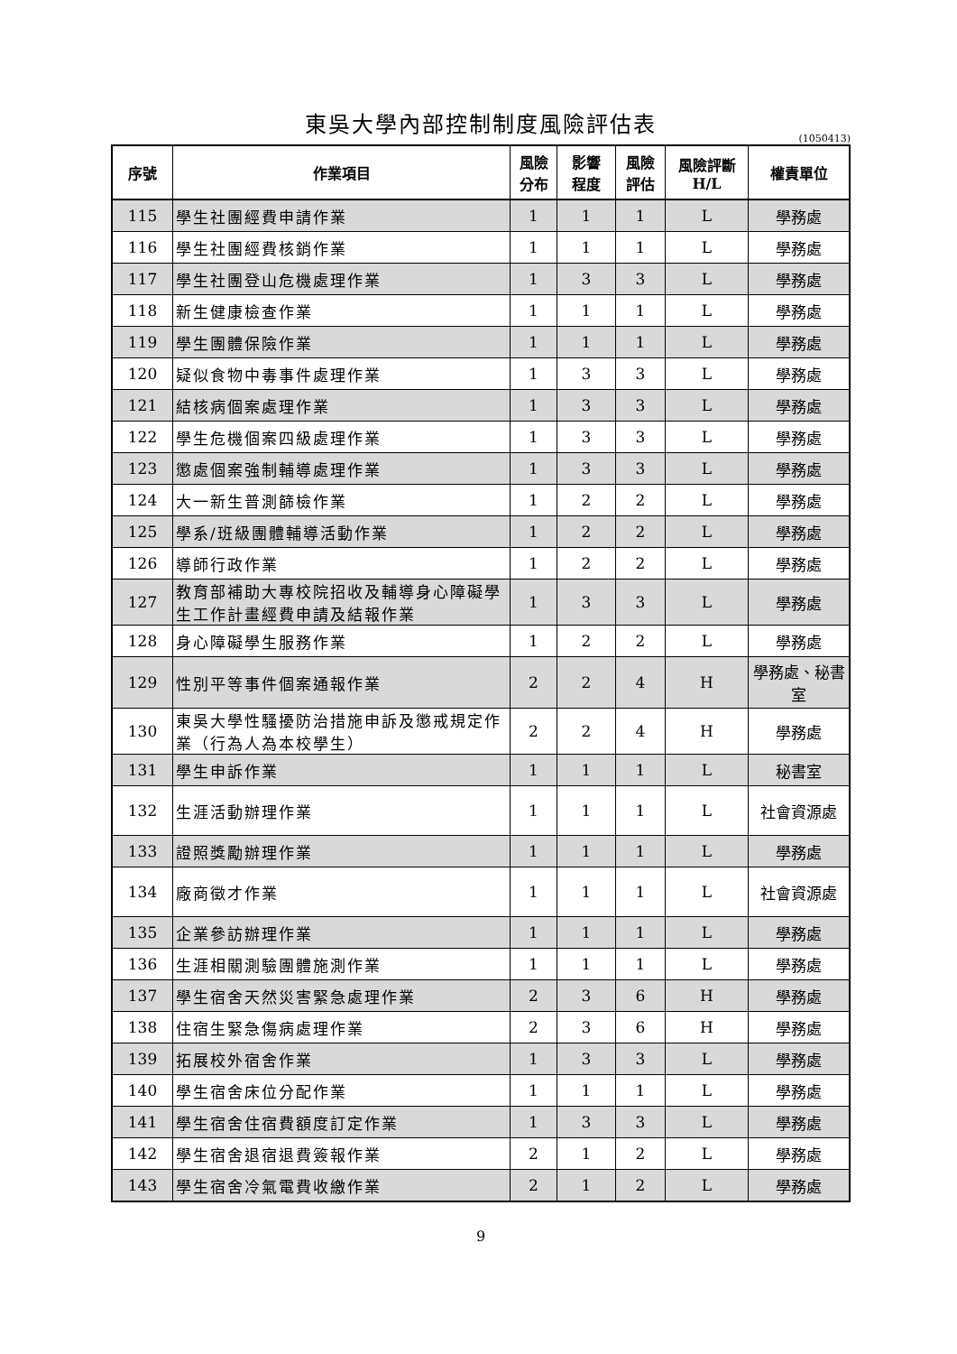東吳大學內部控制制度風險評估表
(1050413)
| 序號 | 作業項目 | 風險 分布 | 影響 程度 | 風險 評估 | 風險評斷 H/L | 權責單位 |
| --- | --- | --- | --- | --- | --- | --- |
| 115 | 學生社團經費申請作業 | 1 | 1 | 1 | L | 學務處 |
| 116 | 學生社團經費核銷作業 | 1 | 1 | 1 | L | 學務處 |
| 117 | 學生社團登山危機處理作業 | 1 | 3 | 3 | L | 學務處 |
| 118 | 新生健康檢查作業 | 1 | 1 | 1 | L | 學務處 |
| 119 | 學生團體保險作業 | 1 | 1 | 1 | L | 學務處 |
| 120 | 疑似食物中毒事件處理作業 | 1 | 3 | 3 | L | 學務處 |
| 121 | 結核病個案處理作業 | 1 | 3 | 3 | L | 學務處 |
| 122 | 學生危機個案四級處理作業 | 1 | 3 | 3 | L | 學務處 |
| 123 | 懲處個案強制輔導處理作業 | 1 | 3 | 3 | L | 學務處 |
| 124 | 大一新生普測篩檢作業 | 1 | 2 | 2 | L | 學務處 |
| 125 | 學系/班級團體輔導活動作業 | 1 | 2 | 2 | L | 學務處 |
| 126 | 導師行政作業 | 1 | 2 | 2 | L | 學務處 |
| 127 | 教育部補助大專校院招收及輔導身心障礙學生工作計畫經費申請及結報作業 | 1 | 3 | 3 | L | 學務處 |
| 128 | 身心障礙學生服務作業 | 1 | 2 | 2 | L | 學務處 |
| 129 | 性別平等事件個案通報作業 | 2 | 2 | 4 | H | 學務處、秘書室 |
| 130 | 東吳大學性騷擾防治措施申訴及懲戒規定作業（行為人為本校學生） | 2 | 2 | 4 | H | 學務處 |
| 131 | 學生申訴作業 | 1 | 1 | 1 | L | 秘書室 |
| 132 | 生涯活動辦理作業 | 1 | 1 | 1 | L | 社會資源處 |
| 133 | 證照獎勵辦理作業 | 1 | 1 | 1 | L | 學務處 |
| 134 | 廠商徵才作業 | 1 | 1 | 1 | L | 社會資源處 |
| 135 | 企業參訪辦理作業 | 1 | 1 | 1 | L | 學務處 |
| 136 | 生涯相關測驗團體施測作業 | 1 | 1 | 1 | L | 學務處 |
| 137 | 學生宿舍天然災害緊急處理作業 | 2 | 3 | 6 | H | 學務處 |
| 138 | 住宿生緊急傷病處理作業 | 2 | 3 | 6 | H | 學務處 |
| 139 | 拓展校外宿舍作業 | 1 | 3 | 3 | L | 學務處 |
| 140 | 學生宿舍床位分配作業 | 1 | 1 | 1 | L | 學務處 |
| 141 | 學生宿舍住宿費額度訂定作業 | 1 | 3 | 3 | L | 學務處 |
| 142 | 學生宿舍退宿退費簽報作業 | 2 | 1 | 2 | L | 學務處 |
| 143 | 學生宿舍冷氣電費收繳作業 | 2 | 1 | 2 | L | 學務處 |
9